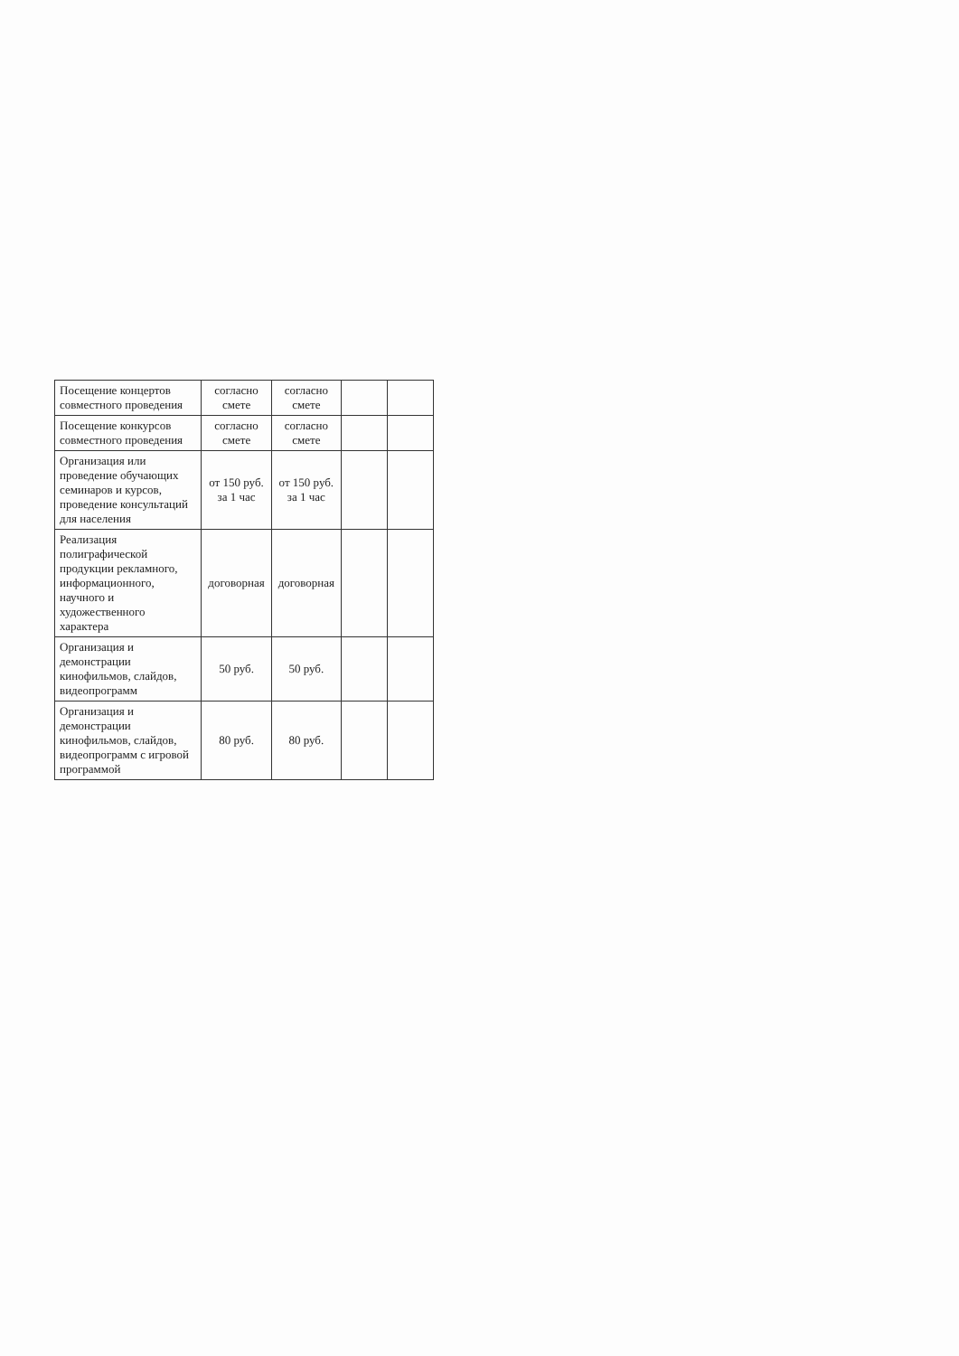| Посещение концертов совместного проведения | согласно смете | согласно смете | | |
| Посещение конкурсов совместного проведения | согласно смете | согласно смете | | |
| Организация или проведение обучающих семинаров и курсов, проведение консультаций для населения | от 150 руб. за 1 час | от 150 руб. за 1 час | | |
| Реализация полиграфической продукции рекламного, информационного, научного и художественного характера | договорная | договорная | | |
| Организация и демонстрации кинофильмов, слайдов, видеопрограмм | 50 руб. | 50 руб. | | |
| Организация и демонстрации кинофильмов, слайдов, видеопрограмм с игровой программой | 80 руб. | 80 руб. | | |